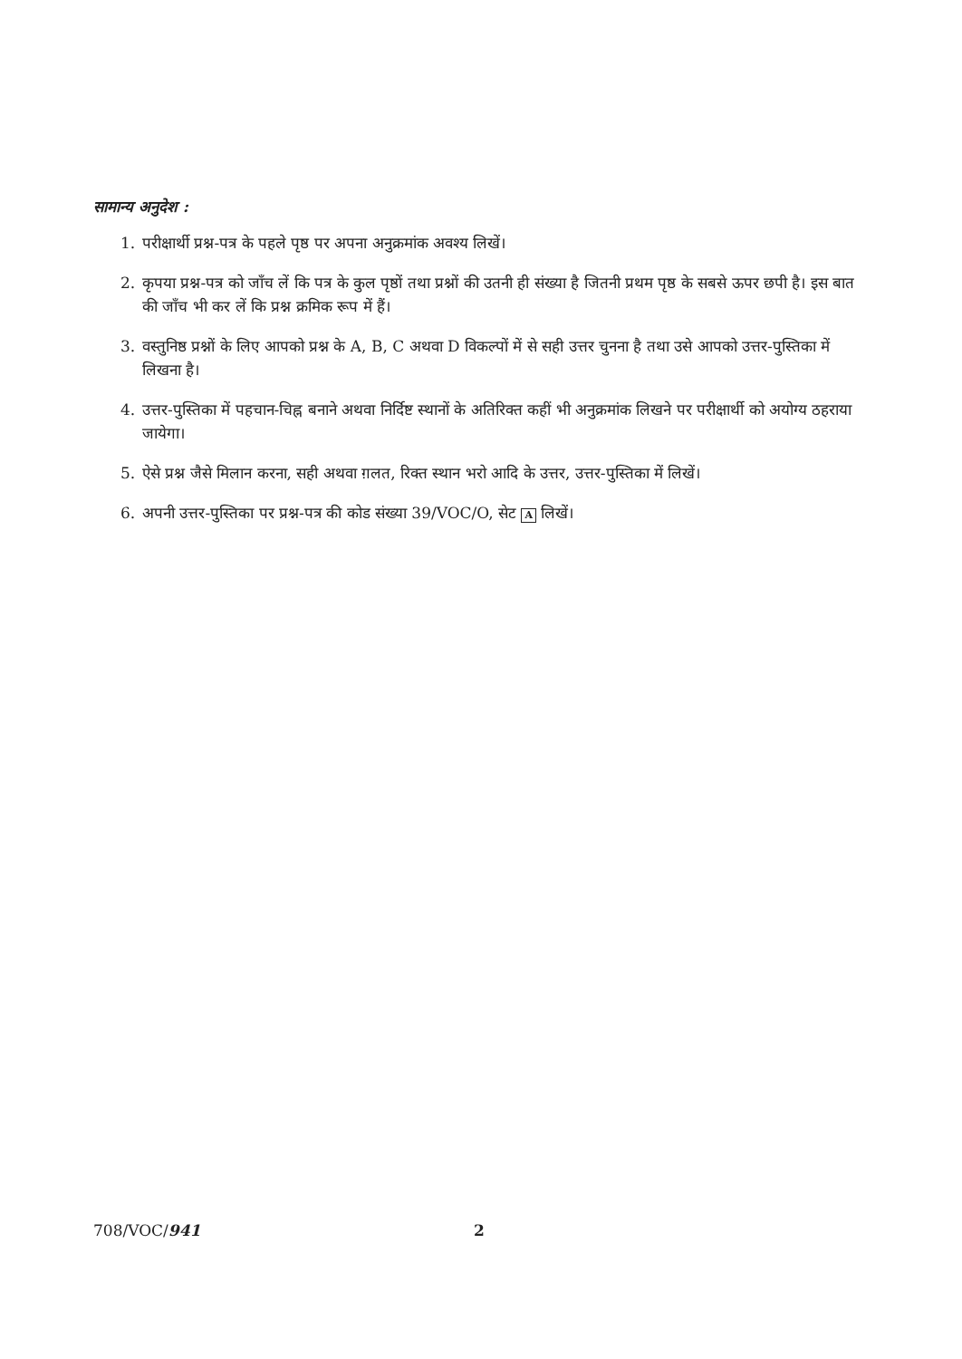सामान्य अनुदेश :
1. परीक्षार्थी प्रश्न-पत्र के पहले पृष्ठ पर अपना अनुक्रमांक अवश्य लिखें।
2. कृपया प्रश्न-पत्र को जाँच लें कि पत्र के कुल पृष्ठों तथा प्रश्नों की उतनी ही संख्या है जितनी प्रथम पृष्ठ के सबसे ऊपर छपी है। इस बात की जाँच भी कर लें कि प्रश्न क्रमिक रूप में हैं।
3. वस्तुनिष्ठ प्रश्नों के लिए आपको प्रश्न के A, B, C अथवा D विकल्पों में से सही उत्तर चुनना है तथा उसे आपको उत्तर-पुस्तिका में लिखना है।
4. उत्तर-पुस्तिका में पहचान-चिह्न बनाने अथवा निर्दिष्ट स्थानों के अतिरिक्त कहीं भी अनुक्रमांक लिखने पर परीक्षार्थी को अयोग्य ठहराया जायेगा।
5. ऐसे प्रश्न जैसे मिलान करना, सही अथवा ग़लत, रिक्त स्थान भरो आदि के उत्तर, उत्तर-पुस्तिका में लिखें।
6. अपनी उत्तर-पुस्तिका पर प्रश्न-पत्र की कोड संख्या 39/VOC/O, सेट A लिखें।
708/VOC/941 2